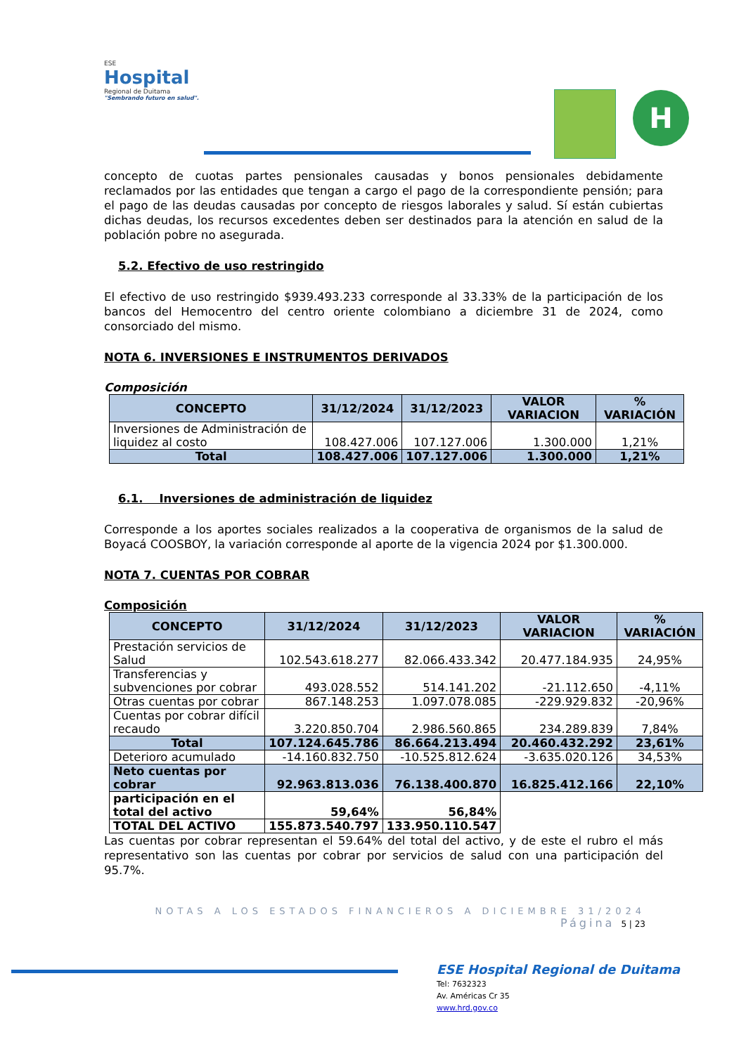ESE
Hospital
Regional de Duitama
"Sembrando futuro en salud".
H
concepto de cuotas partes pensionales causadas y bonos pensionales debidamente reclamados por las entidades que tengan a cargo el pago de la correspondiente pensión; para el pago de las deudas causadas por concepto de riesgos laborales y salud. Sí están cubiertas dichas deudas, los recursos excedentes deben ser destinados para la atención en salud de la población pobre no asegurada.
5.2. Efectivo de uso restringido
El efectivo de uso restringido $939.493.233 corresponde al 33.33% de la participación de los bancos del Hemocentro del centro oriente colombiano a diciembre 31 de 2024, como consorciado del mismo.
NOTA 6. INVERSIONES E INSTRUMENTOS DERIVADOS
Composición
| CONCEPTO | 31/12/2024 | 31/12/2023 | VALOR VARIACION | % VARIACIÓN |
| --- | --- | --- | --- | --- |
| Inversiones de Administración de liquidez al costo | 108.427.006 | 107.127.006 | 1.300.000 | 1,21% |
| Total | 108.427.006 | 107.127.006 | 1.300.000 | 1,21% |
6.1. Inversiones de administración de liquidez
Corresponde a los aportes sociales realizados a la cooperativa de organismos de la salud de Boyacá COOSBOY, la variación corresponde al aporte de la vigencia 2024 por $1.300.000.
NOTA 7. CUENTAS POR COBRAR
Composición
| CONCEPTO | 31/12/2024 | 31/12/2023 | VALOR VARIACION | % VARIACIÓN |
| --- | --- | --- | --- | --- |
| Prestación servicios de Salud | 102.543.618.277 | 82.066.433.342 | 20.477.184.935 | 24,95% |
| Transferencias y subvenciones por cobrar | 493.028.552 | 514.141.202 | -21.112.650 | -4,11% |
| Otras cuentas por cobrar | 867.148.253 | 1.097.078.085 | -229.929.832 | -20,96% |
| Cuentas por cobrar difícil recaudo | 3.220.850.704 | 2.986.560.865 | 234.289.839 | 7,84% |
| Total | 107.124.645.786 | 86.664.213.494 | 20.460.432.292 | 23,61% |
| Deterioro acumulado | -14.160.832.750 | -10.525.812.624 | -3.635.020.126 | 34,53% |
| Neto cuentas por cobrar | 92.963.813.036 | 76.138.400.870 | 16.825.412.166 | 22,10% |
| participación en el total del activo | 59,64% | 56,84% | | |
| TOTAL DEL ACTIVO | 155.873.540.797 | 133.950.110.547 | | |
Las cuentas por cobrar representan el 59.64% del total del activo, y de este el rubro el más representativo son las cuentas por cobrar por servicios de salud con una participación del 95.7%.
NOTAS A LOS ESTADOS FINANCIEROS A DICIEMBRE 31/2024
Página 5 | 23
ESE Hospital Regional de Duitama
Tel: 7632323
Av. Américas Cr 35
www.hrd.gov.co